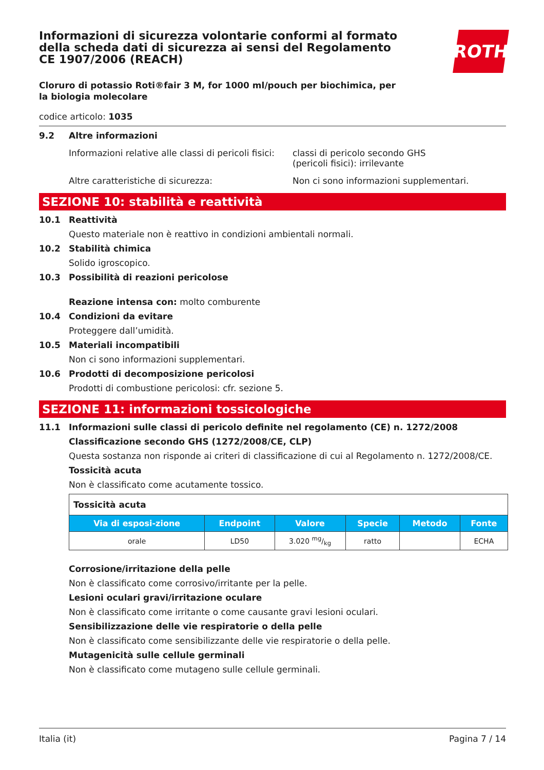ROTH
Informazioni di sicurezza volontarie conformi al formato della scheda dati di sicurezza ai sensi del Regolamento CE 1907/2006 (REACH)
Cloruro di potassio Roti®fair 3 M, for 1000 ml/pouch per biochimica, per la biologia molecolare
codice articolo: 1035
9.2 Altre informazioni
Informazioni relative alle classi di pericoli fisici:
classi di pericolo secondo GHS
(pericoli fisici): irrilevante
Altre caratteristiche di sicurezza: Non ci sono informazioni supplementari.
SEZIONE 10: stabilità e reattività
10.1 Reattività
Questo materiale non è reattivo in condizioni ambientali normali.
10.2 Stabilità chimica
Solido igroscopico.
10.3 Possibilità di reazioni pericolose
Reazione intensa con: molto comburente
10.4 Condizioni da evitare
Proteggere dall’umidità.
10.5 Materiali incompatibili
Non ci sono informazioni supplementari.
10.6 Prodotti di decomposizione pericolosi
Prodotti di combustione pericolosi: cfr. sezione 5.
SEZIONE 11: informazioni tossicologiche
11.1 Informazioni sulle classi di pericolo definite nel regolamento (CE) n. 1272/2008
Classificazione secondo GHS (1272/2008/CE, CLP)
Questa sostanza non risponde ai criteri di classificazione di cui al Regolamento n. 1272/2008/CE.
Tossicità acuta
Non è classificato come acutamente tossico.
| Tossicità acuta | | | | | |
| Via di esposi-zione | Endpoint | Valore | Specie | Metodo | Fonte |
| orale | LD50 | 3.020 mg/kg | ratto | | ECHA |
Corrosione/irritazione della pelle
Non è classificato come corrosivo/irritante per la pelle.
Lesioni oculari gravi/irritazione oculare
Non è classificato come irritante o come causante gravi lesioni oculari.
Sensibilizzazione delle vie respiratorie o della pelle
Non è classificato come sensibilizzante delle vie respiratorie o della pelle.
Mutagenicità sulle cellule germinali
Non è classificato come mutageno sulle cellule germinali.
Italia (it) Pagina 7 / 14